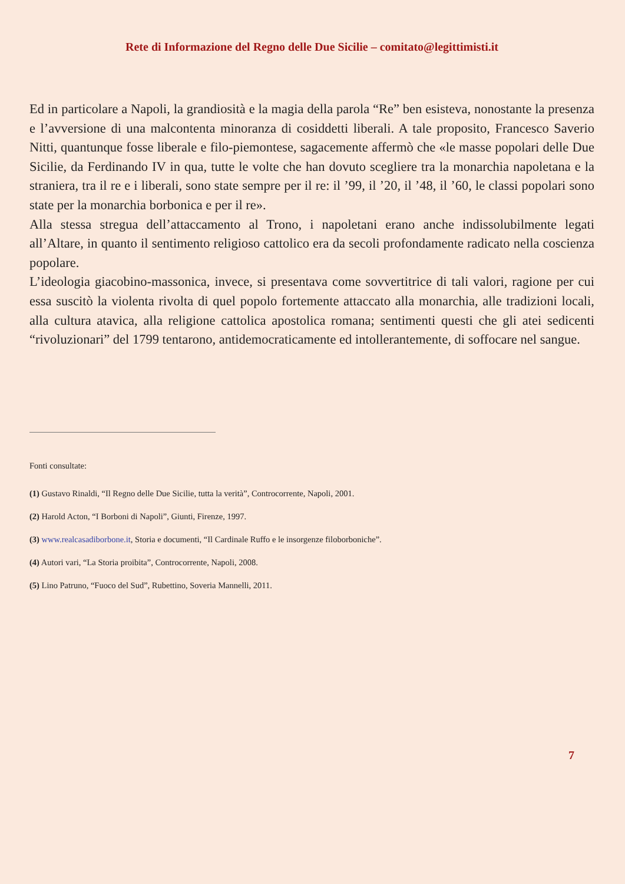Rete di Informazione del Regno delle Due Sicilie – comitato@legittimisti.it
Ed in particolare a Napoli, la grandiosità e la magia della parola “Re” ben esisteva, nonostante la presenza e l’avversione di una malcontenta minoranza di cosiddetti liberali. A tale proposito, Francesco Saverio Nitti, quantunque fosse liberale e filo-piemontese, sagacemente affermò che «le masse popolari delle Due Sicilie, da Ferdinando IV in qua, tutte le volte che han dovuto scegliere tra la monarchia napoletana e la straniera, tra il re e i liberali, sono state sempre per il re: il ’99, il ’20, il ’48, il ’60, le classi popolari sono state per la monarchia borbonica e per il re».
Alla stessa stregua dell’attaccamento al Trono, i napoletani erano anche indissolubilmente legati all’Altare, in quanto il sentimento religioso cattolico era da secoli profondamente radicato nella coscienza popolare.
L’ideologia giacobino-massonica, invece, si presentava come sovvertitrice di tali valori, ragione per cui essa suscitò la violenta rivolta di quel popolo fortemente attaccato alla monarchia, alle tradizioni locali, alla cultura atavica, alla religione cattolica apostolica romana; sentimenti questi che gli atei sedicenti “rivoluzionari” del 1799 tentarono, antidemocraticamente ed intollerantemente, di soffocare nel sangue.
Fonti consultate:
(1) Gustavo Rinaldi, “Il Regno delle Due Sicilie, tutta la verità”, Controcorrente, Napoli, 2001.
(2) Harold Acton, “I Borboni di Napoli”, Giunti, Firenze, 1997.
(3) www.realcasadiborbone.it, Storia e documenti, “Il Cardinale Ruffo e le insorgenze filoborboniche”.
(4) Autori vari, “La Storia proibita”, Controcorrente, Napoli, 2008.
(5) Lino Patruno, “Fuoco del Sud”, Rubettino, Soveria Mannelli, 2011.
7